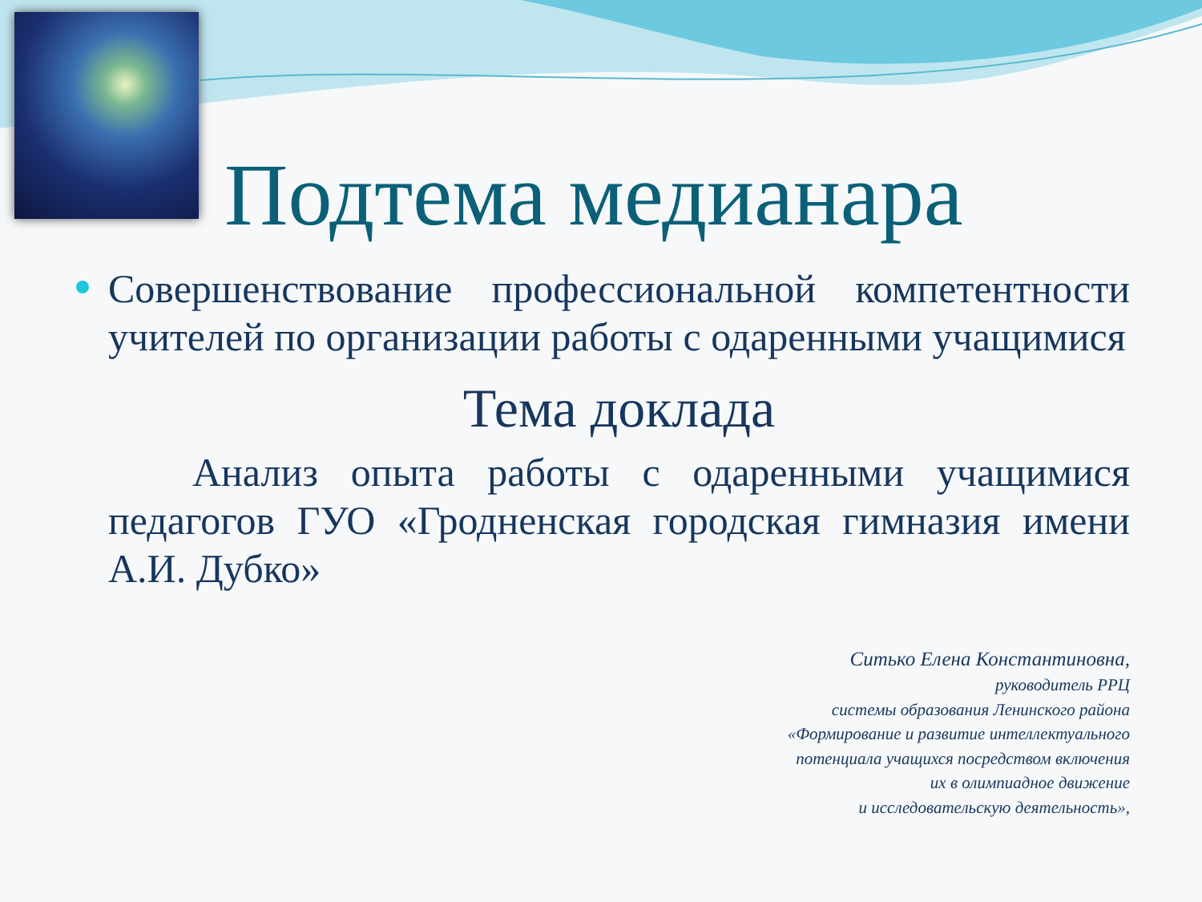Подтема медианара
Совершенствование профессиональной компетентности учителей по организации работы с одаренными учащимися
Тема доклада
Анализ опыта работы с одаренными учащимися педагогов ГУО «Гродненская городская гимназия имени А.И. Дубко»
Ситько Елена Константиновна,
руководитель РРЦ
системы образования Ленинского района
«Формирование и развитие интеллектуального
потенциала учащихся посредством включения
их в олимпиадное движение
и исследовательскую деятельность»,